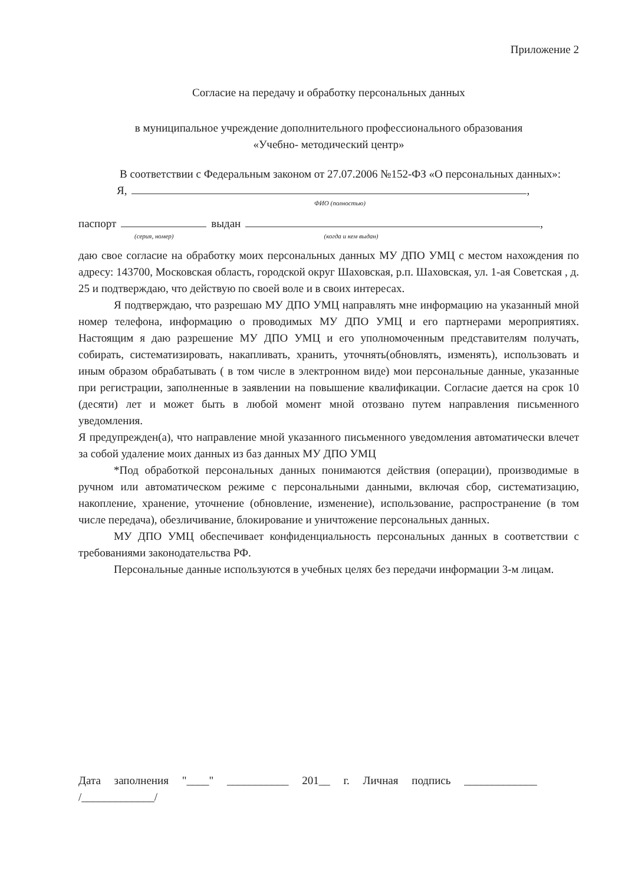Приложение 2
Согласие на передачу и обработку персональных данных
в муниципальное учреждение дополнительного профессионального образования
«Учебно- методический центр»
В соответствии с Федеральным законом от 27.07.2006 №152-ФЗ «О персональных данных»:
Я, ,
ФИО (полностью)
паспорт выдан ,
(серия, номер) (когда и кем выдан)
даю свое согласие на обработку моих персональных данных МУ ДПО УМЦ с местом нахождения по адресу: 143700, Московская область, городской округ Шаховская, р.п. Шаховская, ул. 1-ая Советская , д. 25 и подтверждаю, что действую по своей воле и в своих интересах.
Я подтверждаю, что разрешаю МУ ДПО УМЦ направлять мне информацию на указанный мной номер телефона, информацию о проводимых МУ ДПО УМЦ и его партнерами мероприятиях. Настоящим я даю разрешение МУ ДПО УМЦ и его уполномоченным представителям получать, собирать, систематизировать, накапливать, хранить, уточнять(обновлять, изменять), использовать и иным образом обрабатывать ( в том числе в электронном виде) мои персональные данные, указанные при регистрации, заполненные в заявлении на повышение квалификации. Согласие дается на срок 10 (десяти) лет и может быть в любой момент мной отозвано путем направления письменного уведомления.
Я предупрежден(а), что направление мной указанного письменного уведомления автоматически влечет за собой удаление моих данных из баз данных МУ ДПО УМЦ
*Под обработкой персональных данных понимаются действия (операции), производимые в ручном или автоматическом режиме с персональными данными, включая сбор, систематизацию, накопление, хранение, уточнение (обновление, изменение), использование, распространение (в том числе передача), обезличивание, блокирование и уничтожение персональных данных.
МУ ДПО УМЦ обеспечивает конфиденциальность персональных данных в соответствии с требованиями законодательства РФ.
Персональные данные используются в учебных целях без передачи информации 3-м лицам.
Дата заполнения "____" ___________ 201__ г. Личная подпись _____________
/_____________/